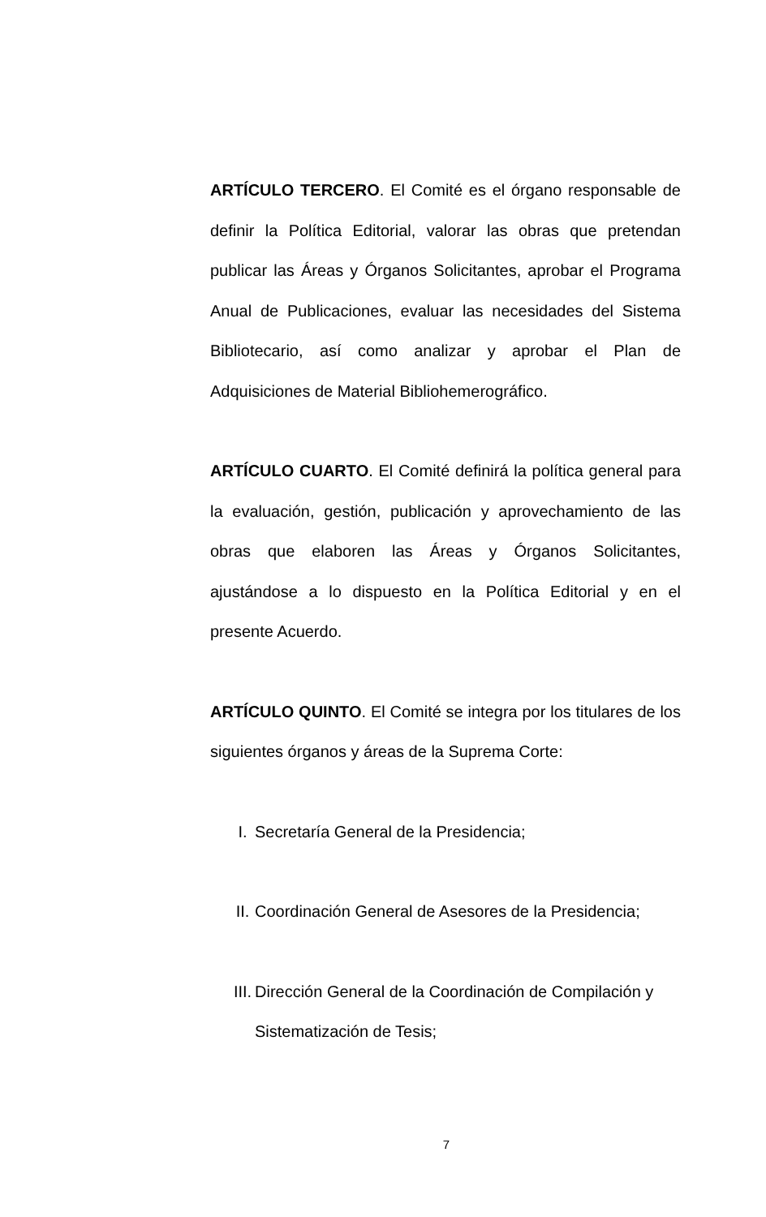ARTÍCULO TERCERO. El Comité es el órgano responsable de definir la Política Editorial, valorar las obras que pretendan publicar las Áreas y Órganos Solicitantes, aprobar el Programa Anual de Publicaciones, evaluar las necesidades del Sistema Bibliotecario, así como analizar y aprobar el Plan de Adquisiciones de Material Bibliohemerográfico.
ARTÍCULO CUARTO. El Comité definirá la política general para la evaluación, gestión, publicación y aprovechamiento de las obras que elaboren las Áreas y Órganos Solicitantes, ajustándose a lo dispuesto en la Política Editorial y en el presente Acuerdo.
ARTÍCULO QUINTO. El Comité se integra por los titulares de los siguientes órganos y áreas de la Suprema Corte:
I. Secretaría General de la Presidencia;
II. Coordinación General de Asesores de la Presidencia;
III. Dirección General de la Coordinación de Compilación y Sistematización de Tesis;
7